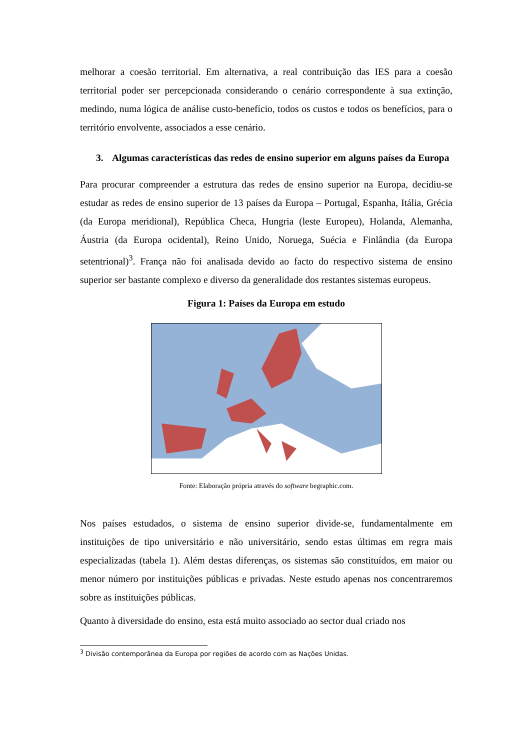melhorar a coesão territorial. Em alternativa, a real contribuição das IES para a coesão territorial poder ser percepcionada considerando o cenário correspondente à sua extinção, medindo, numa lógica de análise custo-benefício, todos os custos e todos os benefícios, para o território envolvente, associados a esse cenário.
3. Algumas características das redes de ensino superior em alguns países da Europa
Para procurar compreender a estrutura das redes de ensino superior na Europa, decidiu-se estudar as redes de ensino superior de 13 países da Europa – Portugal, Espanha, Itália, Grécia (da Europa meridional), República Checa, Hungria (leste Europeu), Holanda, Alemanha, Áustria (da Europa ocidental), Reino Unido, Noruega, Suécia e Finlândia (da Europa setentrional)<sup>3</sup>. França não foi analisada devido ao facto do respectivo sistema de ensino superior ser bastante complexo e diverso da generalidade dos restantes sistemas europeus.
Figura 1: Países da Europa em estudo
Fonte: Elaboração própria através do software begraphic.com.
Nos países estudados, o sistema de ensino superior divide-se, fundamentalmente em instituições de tipo universitário e não universitário, sendo estas últimas em regra mais especializadas (tabela 1). Além destas diferenças, os sistemas são constituídos, em maior ou menor número por instituições públicas e privadas. Neste estudo apenas nos concentraremos sobre as instituições públicas.
Quanto à diversidade do ensino, esta está muito associado ao sector dual criado nos
<sup>3</sup> Divisão contemporânea da Europa por regiões de acordo com as Nações Unidas.